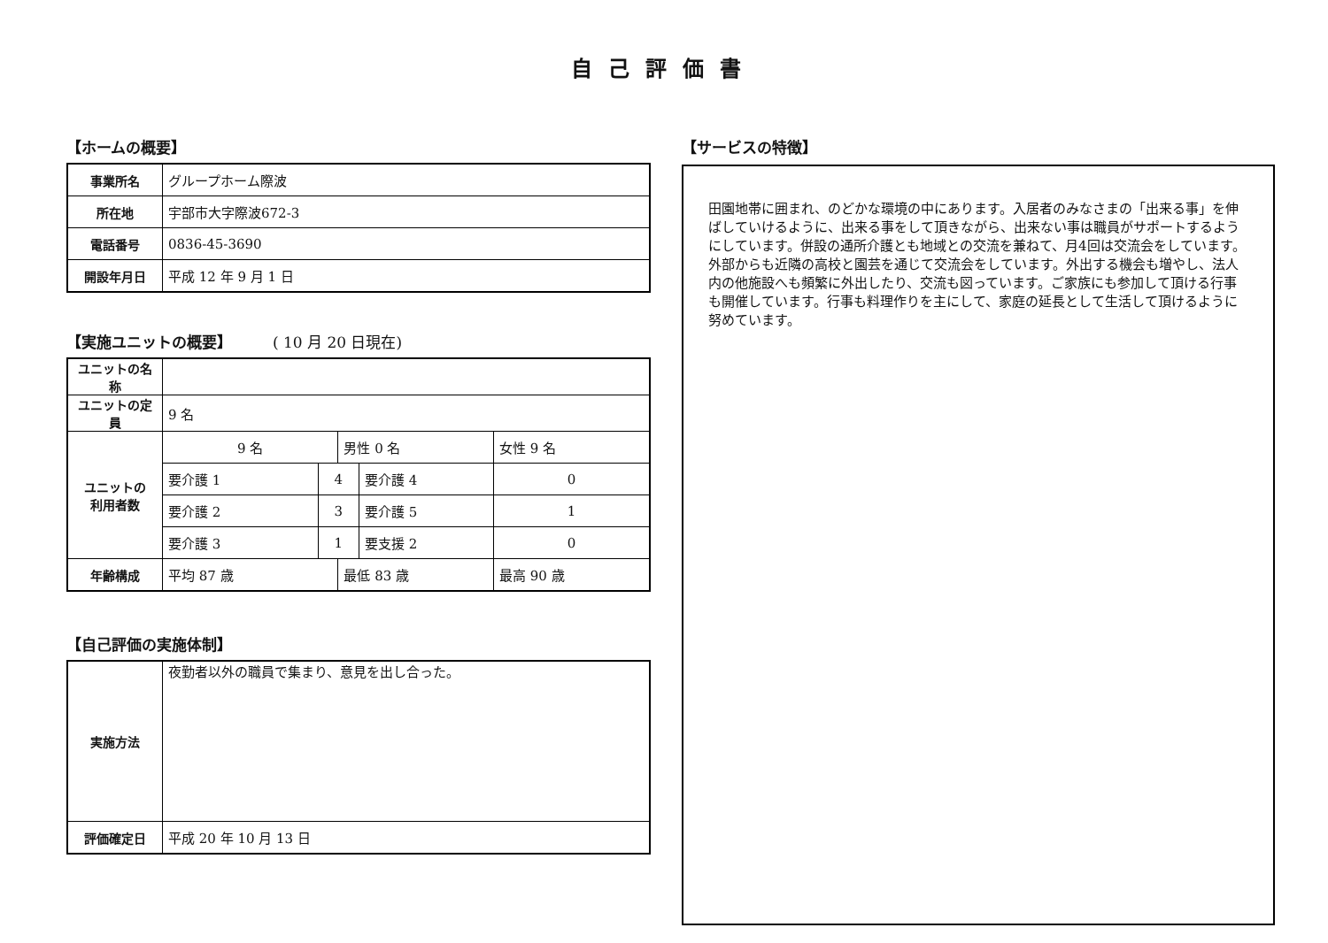自己評価書
【ホームの概要】
| 事業所名 | グループホーム際波 |
| 所在地 | 宇部市大字際波672-3 |
| 電話番号 | 0836-45-3690 |
| 開設年月日 | 平成 12 年 9 月 1 日 |
【実施ユニットの概要】 ( 10 月 20 日現在)
| ユニットの名称 | | | | | |
| ユニットの定員 | 9 名 | | | | |
| ユニットの 利用者数 | 9 名 | | 男性 0 名 | | 女性 9 名 |
| | 要介護 1 | 4 | | 要介護 4 | 0 |
| | 要介護 2 | 3 | | 要介護 5 | 1 |
| | 要介護 3 | 1 | | 要支援 2 | 0 |
| 年齢構成 | 平均 87 歳 | | 最低 83 歳 | | 最高 90 歳 |
【自己評価の実施体制】
| 実施方法 | 夜勤者以外の職員で集まり、意見を出し合った。 |
| 評価確定日 | 平成 20 年 10 月 13 日 |
【サービスの特徴】
田園地帯に囲まれ、のどかな環境の中にあります。入居者のみなさまの「出来る事」を伸ばしていけるように、出来る事をして頂きながら、出来ない事は職員がサポートするようにしています。併設の通所介護とも地域との交流を兼ねて、月4回は交流会をしています。外部からも近隣の高校と園芸を通じて交流会をしています。外出する機会も増やし、法人内の他施設へも頻繁に外出したり、交流も図っています。ご家族にも参加して頂ける行事も開催しています。行事も料理作りを主にして、家庭の延長として生活して頂けるように努めています。